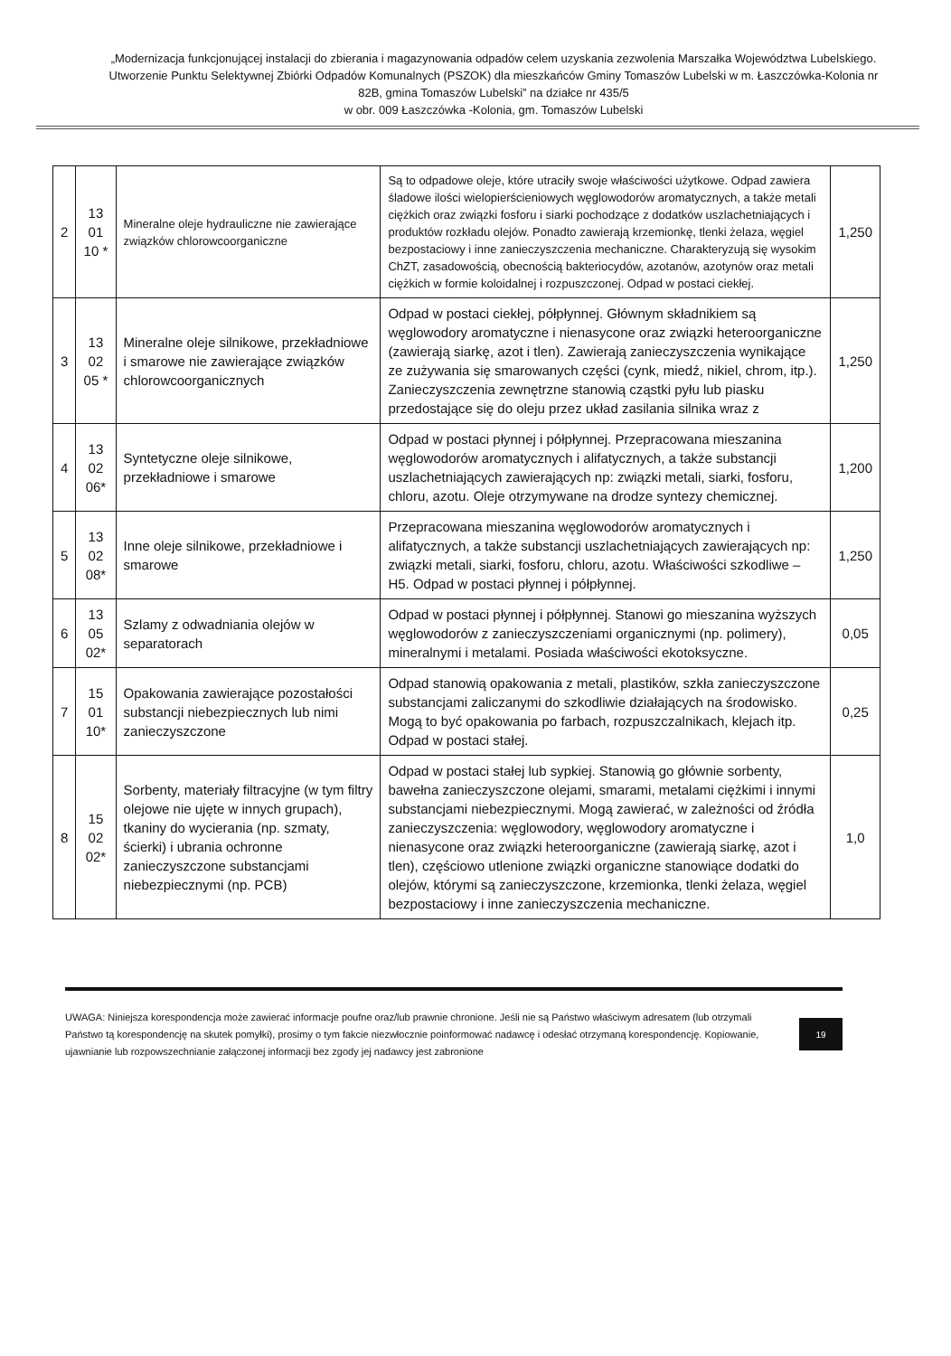„Modernizacja funkcjonującej instalacji do zbierania i magazynowania odpadów celem uzyskania zezwolenia Marszałka Województwa Lubelskiego. Utworzenie Punktu Selektywnej Zbiórki Odpadów Komunalnych (PSZOK) dla mieszkańców Gminy Tomaszów Lubelski w m. Łaszczówka-Kolonia nr 82B, gmina Tomaszów Lubelski” na działce nr 435/5
w obr. 009 Łaszczówka -Kolonia, gm. Tomaszów Lubelski
| 2 | 13 01 10 * | Mineralne oleje hydrauliczne nie zawierające związków chlorowcoorganiczne | Są to odpadowe oleje, które utraciły swoje właściwości użytkowe. Odpad zawiera śladowe ilości wielopierścieniowych węglowodorów aromatycznych, a także metali ciężkich oraz związki fosforu i siarki pochodzące z dodatków uszlachetniających i produktów rozkładu olejów. Ponadto zawierają krzemionkę, tlenki żelaza, węgiel bezpostaciowy i inne zanieczyszczenia mechaniczne. Charakteryzują się wysokim ChZT, zasadowością, obecnością bakteriocydów, azotanów, azotynów oraz metali ciężkich w formie koloidalnej i rozpuszczonej. Odpad w postaci ciekłej. | 1,250 |
| 3 | 13 02 05 * | Mineralne oleje silnikowe, przekładniowe i smarowe nie zawierające związków chlorowcoorganicznych | Odpad w postaci ciekłej, półpłynnej. Głównym składnikiem są węglowodory aromatyczne i nienasycone oraz związki heteroorganiczne (zawierają siarkę, azot i tlen). Zawierają zanieczyszczenia wynikające ze zużywania się smarowanych części (cynk, miedź, nikiel, chrom, itp.). Zanieczyszczenia zewnętrzne stanowią cząstki pyłu lub piasku przedostające się do oleju przez układ zasilania silnika wraz z | 1,250 |
| 4 | 13 02 06* | Syntetyczne oleje silnikowe, przekładniowe i smarowe | Odpad w postaci płynnej i półpłynnej. Przepracowana mieszanina węglowodorów aromatycznych i alifatycznych, a także substancji uszlachetniających zawierających np: związki metali, siarki, fosforu, chloru, azotu. Oleje otrzymywane na drodze syntezy chemicznej. | 1,200 |
| 5 | 13 02 08* | Inne oleje silnikowe, przekładniowe i smarowe | Przepracowana mieszanina węglowodorów aromatycznych i alifatycznych, a także substancji uszlachetniających zawierających np: związki metali, siarki, fosforu, chloru, azotu. Właściwości szkodliwe – H5. Odpad w postaci płynnej i półpłynnej. | 1,250 |
| 6 | 13 05 02* | Szlamy z odwadniania olejów w separatorach | Odpad w postaci płynnej i półpłynnej. Stanowi go mieszanina wyższych węglowodorów z zanieczyszczeniami organicznymi (np. polimery), mineralnymi i metalami. Posiada właściwości ekotoksyczne. | 0,05 |
| 7 | 15 01 10* | Opakowania zawierające pozostałości substancji niebezpiecznych lub nimi zanieczyszczone | Odpad stanowią opakowania z metali, plastików, szkła zanieczyszczone substancjami zaliczanymi do szkodliwie działających na środowisko. Mogą to być opakowania po farbach, rozpuszczalnikach, klejach itp. Odpad w postaci stałej. | 0,25 |
| 8 | 15 02 02* | Sorbenty, materiały filtracyjne (w tym filtry olejowe nie ujęte w innych grupach), tkaniny do wycierania (np. szmaty, ścierki) i ubrania ochronne zanieczyszczone substancjami niebezpiecznymi (np. PCB) | Odpad w postaci stałej lub sypkiej. Stanowią go głównie sorbenty, bawełna zanieczyszczone olejami, smarami, metalami ciężkimi i innymi substancjami niebezpiecznymi. Mogą zawierać, w zależności od źródła zanieczyszczenia: węglowodory, węglowodory aromatyczne i nienasycone oraz związki heteroorganiczne (zawierają siarkę, azot i tlen), częściowo utlenione związki organiczne stanowiące dodatki do olejów, którymi są zanieczyszczone, krzemionka, tlenki żelaza, węgiel bezpostaciowy i inne zanieczyszczenia mechaniczne. | 1,0 |
UWAGA: Niniejsza korespondencja może zawierać informacje poufne oraz/lub prawnie chronione. Jeśli nie są Państwo właściwym adresatem (lub otrzymali Państwo tą korespondencję na skutek pomyłki), prosimy o tym fakcie niezwłocznie poinformować nadawcę i odesłać otrzymaną korespondencję. Kopiowanie, ujawnianie lub rozpowszechnianie załączonej informacji bez zgody jej nadawcy jest zabronione
19